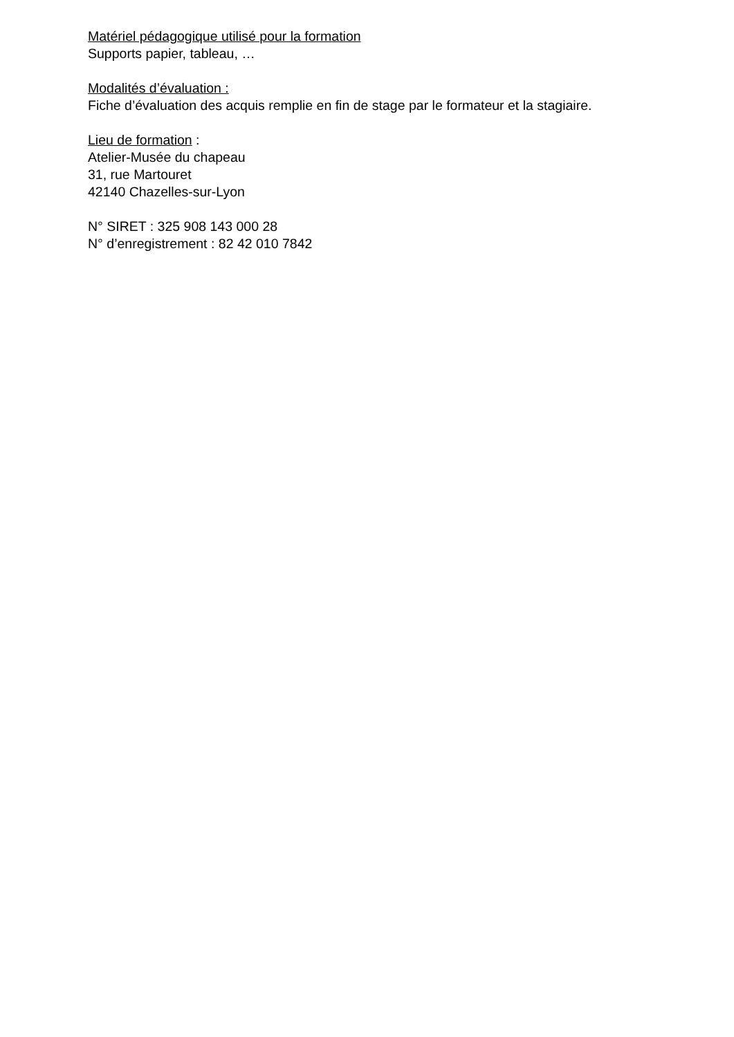Matériel pédagogique utilisé pour la formation
Supports papier, tableau, …
Modalités d’évaluation :
Fiche d’évaluation des acquis remplie en fin de stage par le formateur et la stagiaire.
Lieu de formation :
Atelier-Musée du chapeau
31, rue Martouret
42140 Chazelles-sur-Lyon
N° SIRET : 325 908 143 000 28
N° d’enregistrement : 82 42 010 7842